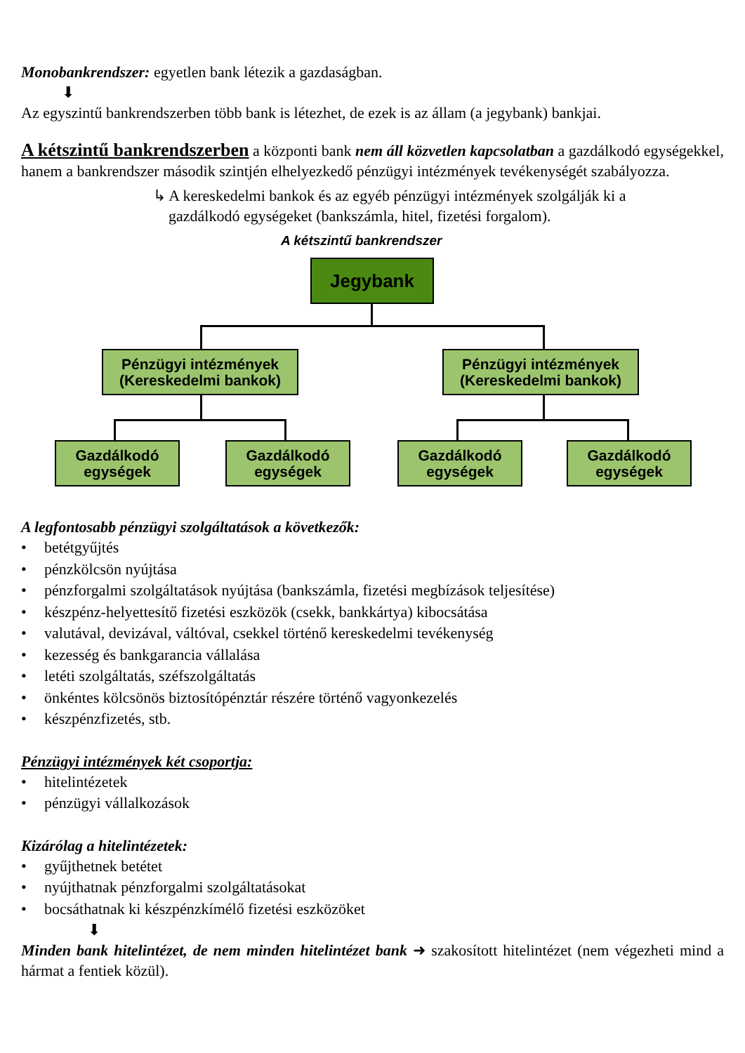Monobankrendszer: egyetlen bank létezik a gazdaságban.
⬇
Az egyszintű bankrendszerben több bank is létezhet, de ezek is az állam (a jegybank) bankjai.
A kétszintű bankrendszerben a központi bank nem áll közvetlen kapcsolatban a gazdálkodó egységekkel, hanem a bankrendszer második szintjén elhelyezkedő pénzügyi intézmények tevékenységét szabályozza.
↳ A kereskedelmi bankok és az egyéb pénzügyi intézmények szolgálják ki a
gazdálkodó egységeket (bankszámla, hitel, fizetési forgalom).
A kétszintű bankrendszer
Jegybank
Pénzügyi intézmények
(Kereskedelmi bankok)
Pénzügyi intézmények
(Kereskedelmi bankok)
Gazdálkodó
egységek
Gazdálkodó
egységek
Gazdálkodó
egységek
Gazdálkodó
egységek
A legfontosabb pénzügyi szolgáltatások a következők:
• betétgyűjtés
• pénzkölcsön nyújtása
• pénzforgalmi szolgáltatások nyújtása (bankszámla, fizetési megbízások teljesítése)
• készpénz-helyettesítő fizetési eszközök (csekk, bankkártya) kibocsátása
• valutával, devizával, váltóval, csekkel történő kereskedelmi tevékenység
• kezesség és bankgarancia vállalása
• letéti szolgáltatás, széfszolgáltatás
• önkéntes kölcsönös biztosítópénztár részére történő vagyonkezelés
• készpénzfizetés, stb.
Pénzügyi intézmények két csoportja:
• hitelintézetek
• pénzügyi vállalkozások
Kizárólag a hitelintézetek:
• gyűjthetnek betétet
• nyújthatnak pénzforgalmi szolgáltatásokat
• bocsáthatnak ki készpénzkímélő fizetési eszközöket
⬇
Minden bank hitelintézet, de nem minden hitelintézet bank ➜ szakosított hitelintézet (nem végezheti mind a hármat a fentiek közül).